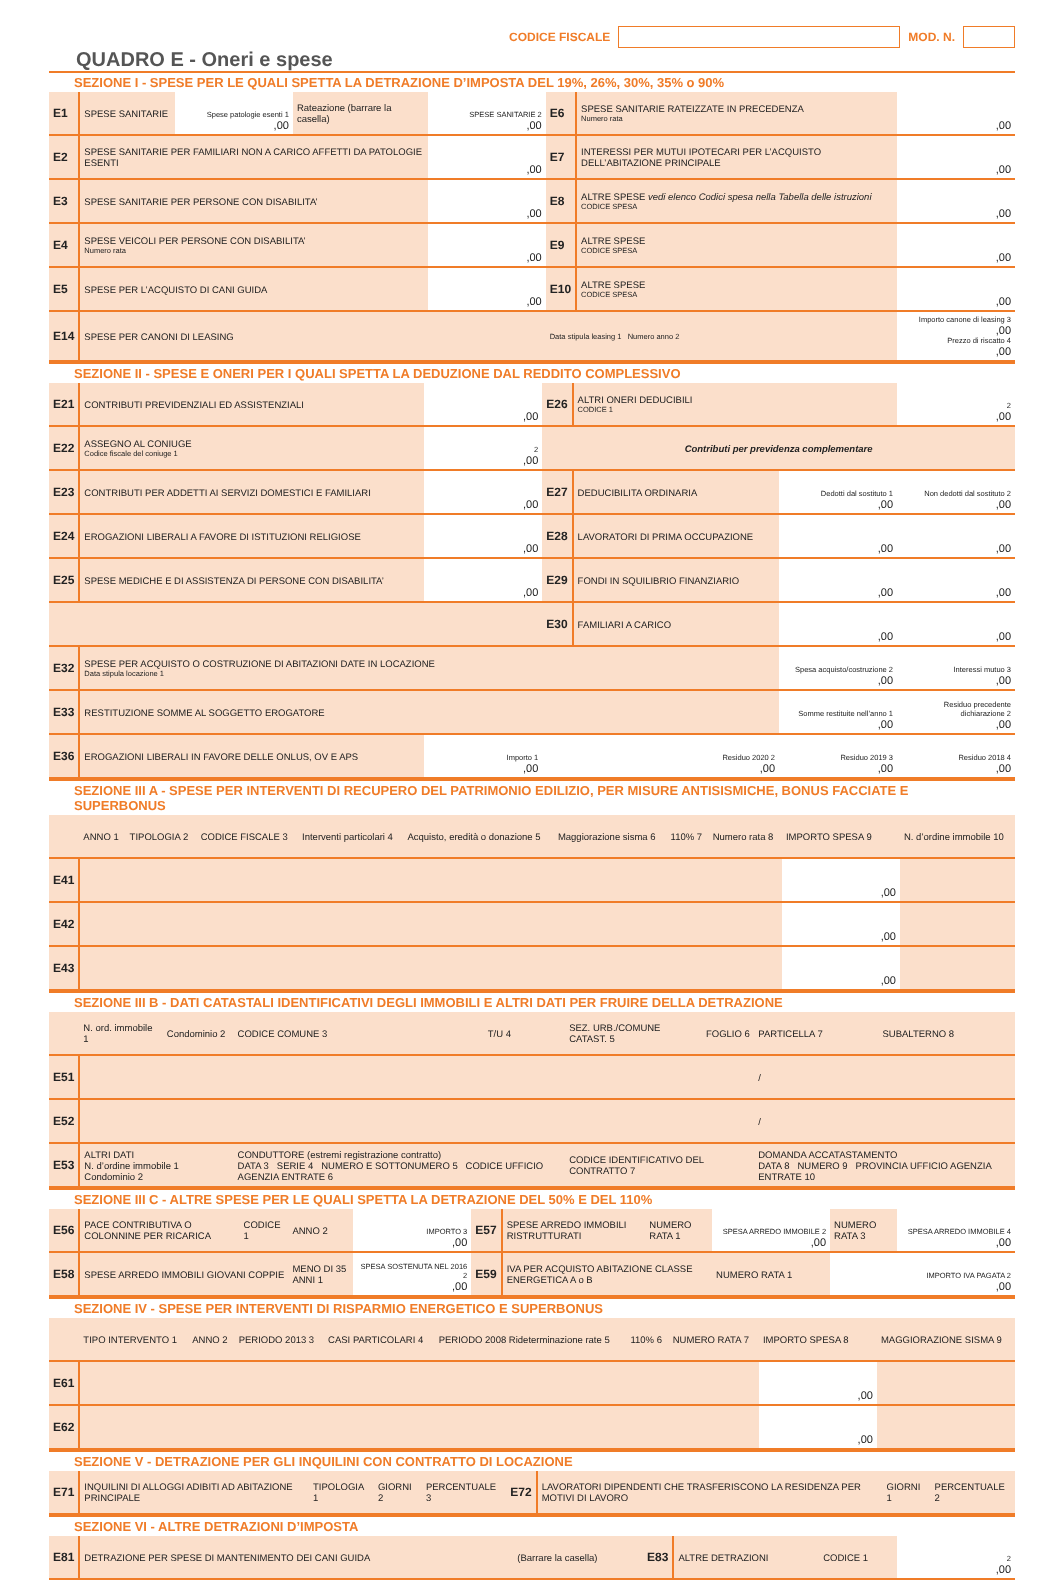CODICE FISCALE MOD. N.
QUADRO E - Oneri e spese
SEZIONE I - SPESE PER LE QUALI SPETTA LA DETRAZIONE D’IMPOSTA DEL 19%, 26%, 30%, 35% o 90%
| E1 | SPESE SANITARIE | Spese patologie esenti 1 ,00 | Rateazione (barrare la casella) | SPESE SANITARIE 2 ,00 | E6 | SPESE SANITARIE RATEIZZATE IN PRECEDENZA Numero rata | ,00 |
| E2 | SPESE SANITARIE PER FAMILIARI NON A CARICO AFFETTI DA PATOLOGIE ESENTI | | | ,00 | E7 | INTERESSI PER MUTUI IPOTECARI PER L’ACQUISTO DELL’ABITAZIONE PRINCIPALE | ,00 |
| E3 | SPESE SANITARIE PER PERSONE CON DISABILITA’ | | | ,00 | E8 | ALTRE SPESE vedi elenco Codici spesa nella Tabella delle istruzioni CODICE SPESA | ,00 |
| E4 | SPESE VEICOLI PER PERSONE CON DISABILITA’ Numero rata | | | ,00 | E9 | ALTRE SPESE CODICE SPESA | ,00 |
| E5 | SPESE PER L’ACQUISTO DI CANI GUIDA | | | ,00 | E10 | ALTRE SPESE CODICE SPESA | ,00 |
| E14 | SPESE PER CANONI DI LEASING | | | | Data stipula leasing 1 Numero anno 2 | | Importo canone di leasing 3 ,00 Prezzo di riscatto 4 ,00 |
SEZIONE II - SPESE E ONERI PER I QUALI SPETTA LA DEDUZIONE DAL REDDITO COMPLESSIVO
| E21 | CONTRIBUTI PREVIDENZIALI ED ASSISTENZIALI | ,00 | E26 | ALTRI ONERI DEDUCIBILI CODICE 1 | | 2 ,00 |
| E22 | ASSEGNO AL CONIUGE Codice fiscale del coniuge 1 | 2 ,00 | Contributi per previdenza complementare | | | |
| E23 | CONTRIBUTI PER ADDETTI AI SERVIZI DOMESTICI E FAMILIARI | ,00 | E27 | DEDUCIBILITA ORDINARIA | Dedotti dal sostituto 1 ,00 | Non dedotti dal sostituto 2 ,00 |
| E24 | EROGAZIONI LIBERALI A FAVORE DI ISTITUZIONI RELIGIOSE | ,00 | E28 | LAVORATORI DI PRIMA OCCUPAZIONE | ,00 | ,00 |
| E25 | SPESE MEDICHE E DI ASSISTENZA DI PERSONE CON DISABILITA’ | ,00 | E29 | FONDI IN SQUILIBRIO FINANZIARIO | ,00 | ,00 |
| | | | E30 | FAMILIARI A CARICO | ,00 | ,00 |
| E32 | SPESE PER ACQUISTO O COSTRUZIONE DI ABITAZIONI DATE IN LOCAZIONE Data stipula locazione 1 | | | | Spesa acquisto/costruzione 2 ,00 | Interessi mutuo 3 ,00 |
| E33 | RESTITUZIONE SOMME AL SOGGETTO EROGATORE | | | | Somme restituite nell’anno 1 ,00 | Residuo precedente dichiarazione 2 ,00 |
| E36 | EROGAZIONI LIBERALI IN FAVORE DELLE ONLUS, OV E APS | Importo 1 ,00 | Residuo 2020 2 ,00 | | Residuo 2019 3 ,00 | Residuo 2018 4 ,00 |
SEZIONE III A - SPESE PER INTERVENTI DI RECUPERO DEL PATRIMONIO EDILIZIO, PER MISURE ANTISISMICHE, BONUS FACCIATE E SUPERBONUS
| | ANNO 1 | TIPOLOGIA 2 | CODICE FISCALE 3 | Interventi particolari 4 | Acquisto, eredità o donazione 5 | Maggiorazione sisma 6 | 110% 7 | Numero rata 8 | IMPORTO SPESA 9 | N. d’ordine immobile 10 |
| E41 | | | | | | | | | ,00 | |
| E42 | | | | | | | | | ,00 | |
| E43 | | | | | | | | | ,00 | |
SEZIONE III B - DATI CATASTALI IDENTIFICATIVI DEGLI IMMOBILI E ALTRI DATI PER FRUIRE DELLA DETRAZIONE
| | N. ord. immobile 1 | Condominio 2 | CODICE COMUNE 3 | T/U 4 | SEZ. URB./COMUNE CATAST. 5 | FOGLIO 6 | PARTICELLA 7 | SUBALTERNO 8 |
| E51 | | | | | | | / | |
| E52 | | | | | | | / | |
| E53 | ALTRI DATI N. d’ordine immobile 1 Condominio 2 | | CONDUTTORE (estremi registrazione contratto) DATA 3 SERIE 4 NUMERO E SOTTONUMERO 5 CODICE UFFICIO AGENZIA ENTRATE 6 | | CODICE IDENTIFICATIVO DEL CONTRATTO 7 | | DOMANDA ACCATASTAMENTO DATA 8 NUMERO 9 PROVINCIA UFFICIO AGENZIA ENTRATE 10 | |
SEZIONE III C - ALTRE SPESE PER LE QUALI SPETTA LA DETRAZIONE DEL 50% E DEL 110%
| E56 | PACE CONTRIBUTIVA O COLONNINE PER RICARICA | CODICE 1 | ANNO 2 | IMPORTO 3 ,00 | E57 | SPESE ARREDO IMMOBILI RISTRUTTURATI | NUMERO RATA 1 | SPESA ARREDO IMMOBILE 2 ,00 | NUMERO RATA 3 | SPESA ARREDO IMMOBILE 4 ,00 |
| E58 | SPESE ARREDO IMMOBILI GIOVANI COPPIE | | MENO DI 35 ANNI 1 | SPESA SOSTENUTA NEL 2016 2 ,00 | E59 | IVA PER ACQUISTO ABITAZIONE CLASSE ENERGETICA A o B | | NUMERO RATA 1 | IMPORTO IVA PAGATA 2 ,00 | |
SEZIONE IV - SPESE PER INTERVENTI DI RISPARMIO ENERGETICO E SUPERBONUS
| | TIPO INTERVENTO 1 | ANNO 2 | PERIODO 2013 3 | CASI PARTICOLARI 4 | PERIODO 2008 Rideterminazione rate 5 | 110% 6 | NUMERO RATA 7 | IMPORTO SPESA 8 | MAGGIORAZIONE SISMA 9 |
| E61 | | | | | | | | ,00 | |
| E62 | | | | | | | | ,00 | |
SEZIONE V - DETRAZIONE PER GLI INQUILINI CON CONTRATTO DI LOCAZIONE
| E71 | INQUILINI DI ALLOGGI ADIBITI AD ABITAZIONE PRINCIPALE | TIPOLOGIA 1 | GIORNI 2 | PERCENTUALE 3 | E72 | LAVORATORI DIPENDENTI CHE TRASFERISCONO LA RESIDENZA PER MOTIVI DI LAVORO | GIORNI 1 | PERCENTUALE 2 |
SEZIONE VI - ALTRE DETRAZIONI D’IMPOSTA
| E81 | DETRAZIONE PER SPESE DI MANTENIMENTO DEI CANI GUIDA | (Barrare la casella) | E83 | ALTRE DETRAZIONI | CODICE 1 | 2 ,00 |